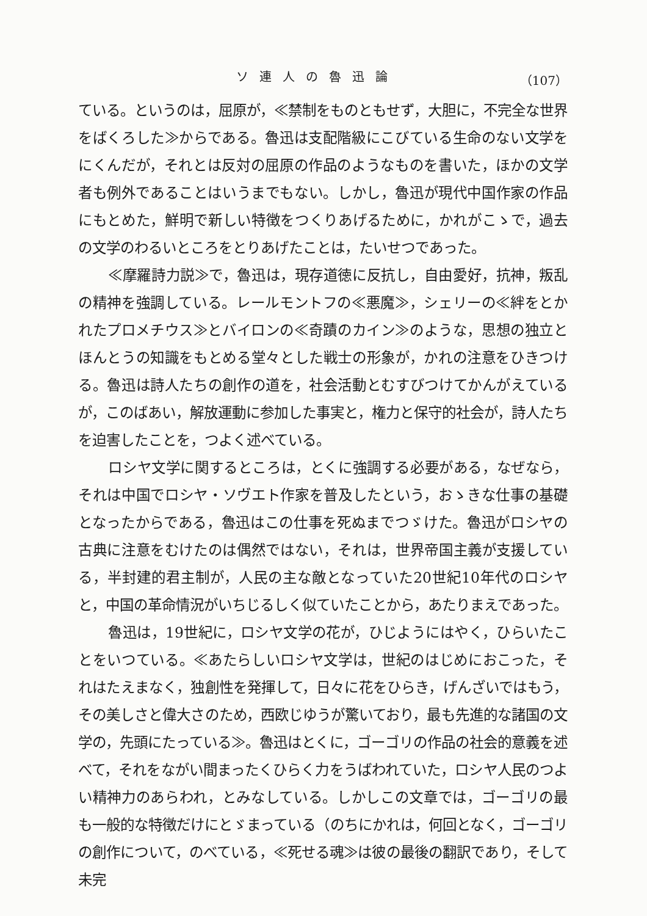ソ連人の魯迅論 （107）
ている。というのは，屈原が，≪禁制をものともせず，大胆に，不完全な世界をばくろした≫からである。魯迅は支配階級にこびている生命のない文学をにくんだが，それとは反対の屈原の作品のようなものを書いた，ほかの文学者も例外であることはいうまでもない。しかし，魯迅が現代中国作家の作品にもとめた，鮮明で新しい特徴をつくりあげるために，かれがこゝで，過去の文学のわるいところをとりあげたことは，たいせつであった。
≪摩羅詩力説≫で，魯迅は，現存道徳に反抗し，自由愛好，抗神，叛乱の精神を強調している。レールモントフの≪悪魔≫，シェリーの≪絆をとかれたプロメチウス≫とバイロンの≪奇蹟のカイン≫のような，思想の独立とほんとうの知識をもとめる堂々とした戦士の形象が，かれの注意をひきつける。魯迅は詩人たちの創作の道を，社会活動とむすびつけてかんがえているが，このばあい，解放運動に参加した事実と，権力と保守的社会が，詩人たちを迫害したことを，つよく述べている。
ロシヤ文学に関するところは，とくに強調する必要がある，なぜなら，それは中国でロシヤ・ソヴエト作家を普及したという，おゝきな仕事の基礎となったからである，魯迅はこの仕事を死ぬまでつゞけた。魯迅がロシヤの古典に注意をむけたのは偶然ではない，それは，世界帝国主義が支援している，半封建的君主制が，人民の主な敵となっていた20世紀10年代のロシヤと，中国の革命情況がいちじるしく似ていたことから，あたりまえであった。
魯迅は，19世紀に，ロシヤ文学の花が，ひじようにはやく，ひらいたことをいつている。≪あたらしいロシヤ文学は，世紀のはじめにおこった，それはたえまなく，独創性を発揮して，日々に花をひらき，げんざいではもう，その美しさと偉大さのため，西欧じゆうが驚いており，最も先進的な諸国の文学の，先頭にたっている≫。魯迅はとくに，ゴーゴリの作品の社会的意義を述べて，それをながい間まったくひらく力をうばわれていた，ロシヤ人民のつよい精神力のあらわれ，とみなしている。しかしこの文章では，ゴーゴリの最も一般的な特徴だけにとゞまっている（のちにかれは，何回となく，ゴーゴリの創作について，のべている，≪死せる魂≫は彼の最後の翻訳であり，そして未完